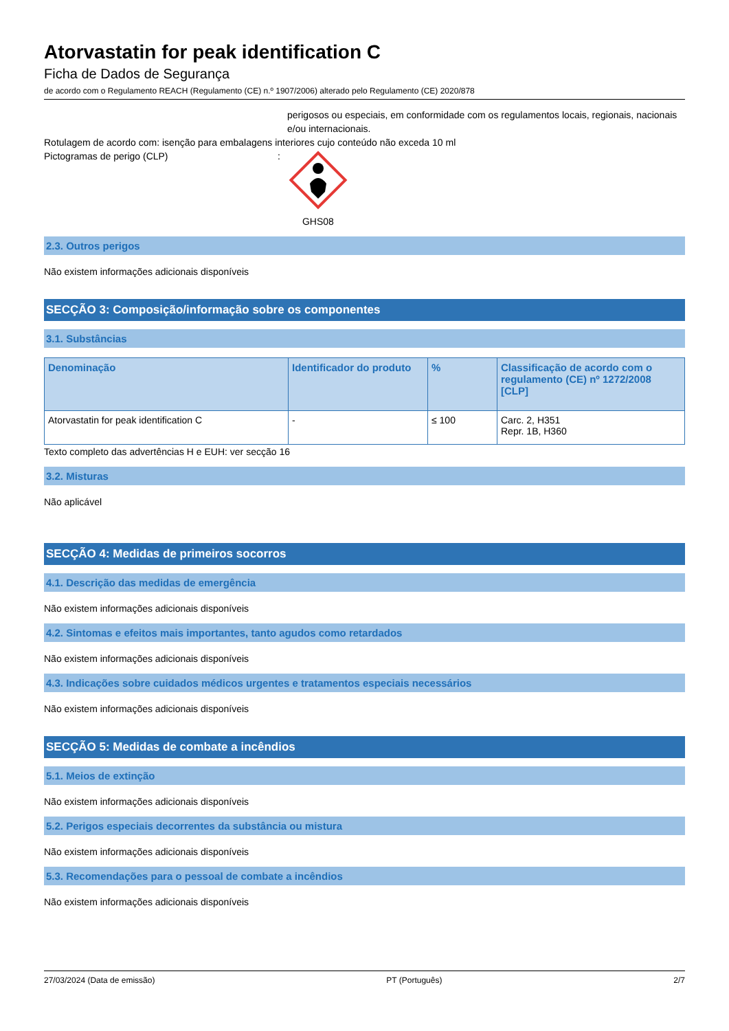Atorvastatin for peak identification C
Ficha de Dados de Segurança
de acordo com o Regulamento REACH (Regulamento (CE) n.º 1907/2006) alterado pelo Regulamento (CE) 2020/878
perigosos ou especiais, em conformidade com os regulamentos locais, regionais, nacionais e/ou internacionais.
Rotulagem de acordo com: isenção para embalagens interiores cujo conteúdo não exceda 10 ml
Pictogramas de perigo (CLP):
GHS08
2.3. Outros perigos
Não existem informações adicionais disponíveis
SECÇÃO 3: Composição/informação sobre os componentes
3.1. Substâncias
| Denominação | Identificador do produto | % | Classificação de acordo com o regulamento (CE) nº 1272/2008 [CLP] |
| --- | --- | --- | --- |
| Atorvastatin for peak identification C | - | ≤ 100 | Carc. 2, H351 Repr. 1B, H360 |
Texto completo das advertências H e EUH: ver secção 16
3.2. Misturas
Não aplicável
SECÇÃO 4: Medidas de primeiros socorros
4.1. Descrição das medidas de emergência
Não existem informações adicionais disponíveis
4.2. Sintomas e efeitos mais importantes, tanto agudos como retardados
Não existem informações adicionais disponíveis
4.3. Indicações sobre cuidados médicos urgentes e tratamentos especiais necessários
Não existem informações adicionais disponíveis
SECÇÃO 5: Medidas de combate a incêndios
5.1. Meios de extinção
Não existem informações adicionais disponíveis
5.2. Perigos especiais decorrentes da substância ou mistura
Não existem informações adicionais disponíveis
5.3. Recomendações para o pessoal de combate a incêndios
Não existem informações adicionais disponíveis
27/03/2024 (Data de emissão) PT (Português) 2/7